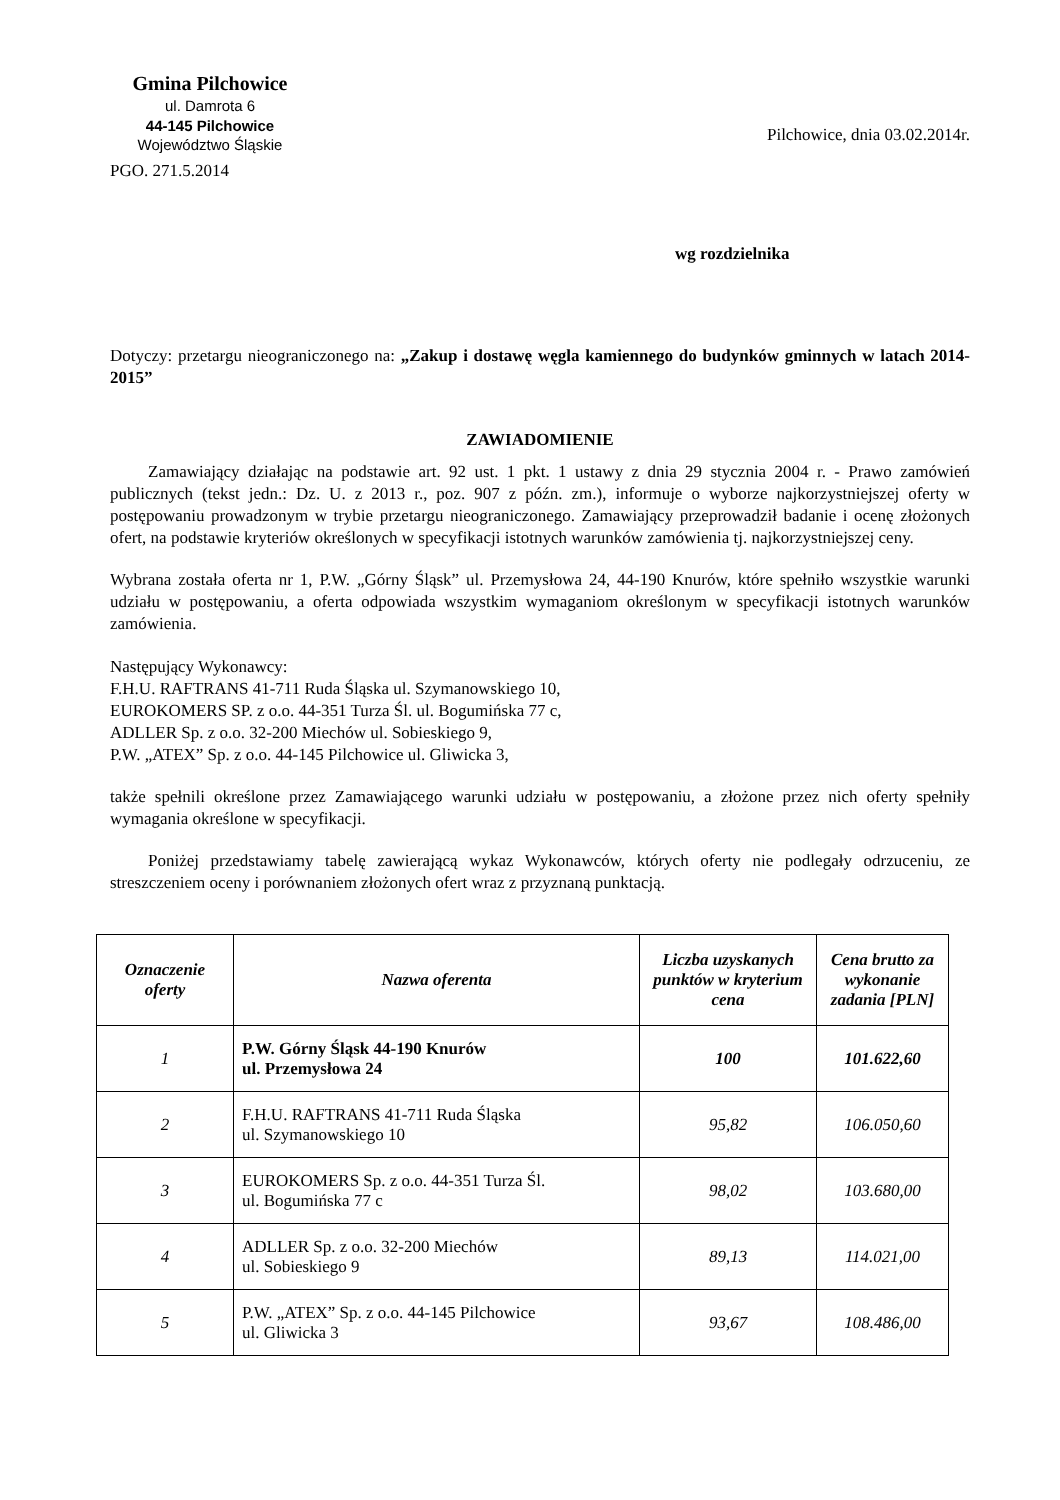Gmina Pilchowice
ul. Damrota 6
44-145 Pilchowice
Województwo Śląskie
PGO. 271.5.2014
Pilchowice, dnia 03.02.2014r.
wg rozdzielnika
Dotyczy: przetargu nieograniczonego na: „Zakup i dostawę węgla kamiennego do budynków gminnych w latach 2014-2015”
ZAWIADOMIENIE
Zamawiający działając na podstawie art. 92 ust. 1 pkt. 1 ustawy z dnia 29 stycznia 2004 r. - Prawo zamówień publicznych (tekst jedn.: Dz. U. z 2013 r., poz. 907 z późn. zm.), informuje o wyborze najkorzystniejszej oferty w postępowaniu prowadzonym w trybie przetargu nieograniczonego. Zamawiający przeprowadził badanie i ocenę złożonych ofert, na podstawie kryteriów określonych w specyfikacji istotnych warunków zamówienia tj. najkorzystniejszej ceny.
Wybrana została oferta nr 1, P.W. „Górny Śląsk” ul. Przemysłowa 24, 44-190 Knurów, które spełniło wszystkie warunki udziału w postępowaniu, a oferta odpowiada wszystkim wymaganiom określonym w specyfikacji istotnych warunków zamówienia.
Następujący Wykonawcy:
F.H.U. RAFTRANS 41-711 Ruda Śląska ul. Szymanowskiego 10,
EUROKOMERS SP. z o.o. 44-351 Turza Śl. ul. Bogumińska 77 c,
ADLLER Sp. z o.o. 32-200 Miechów ul. Sobieskiego 9,
P.W. „ATEX” Sp. z o.o. 44-145 Pilchowice ul. Gliwicka 3,
także spełnili określone przez Zamawiającego warunki udziału w postępowaniu, a złożone przez nich oferty spełniły wymagania określone w specyfikacji.
Poniżej przedstawiamy tabelę zawierającą wykaz Wykonawców, których oferty nie podlegały odrzuceniu, ze streszczeniem oceny i porównaniem złożonych ofert wraz z przyznaną punktacją.
| Oznaczenie oferty | Nazwa oferenta | Liczba uzyskanych punktów w kryterium cena | Cena brutto za wykonanie zadania [PLN] |
| --- | --- | --- | --- |
| 1 | P.W. Górny Śląsk 44-190 Knurów ul. Przemysłowa 24 | 100 | 101.622,60 |
| 2 | F.H.U. RAFTRANS 41-711 Ruda Śląska ul. Szymanowskiego 10 | 95,82 | 106.050,60 |
| 3 | EUROKOMERS Sp. z o.o. 44-351 Turza Śl. ul. Bogumińska 77 c | 98,02 | 103.680,00 |
| 4 | ADLLER Sp. z o.o. 32-200 Miechów ul. Sobieskiego 9 | 89,13 | 114.021,00 |
| 5 | P.W. „ATEX” Sp. z o.o. 44-145 Pilchowice ul. Gliwicka 3 | 93,67 | 108.486,00 |